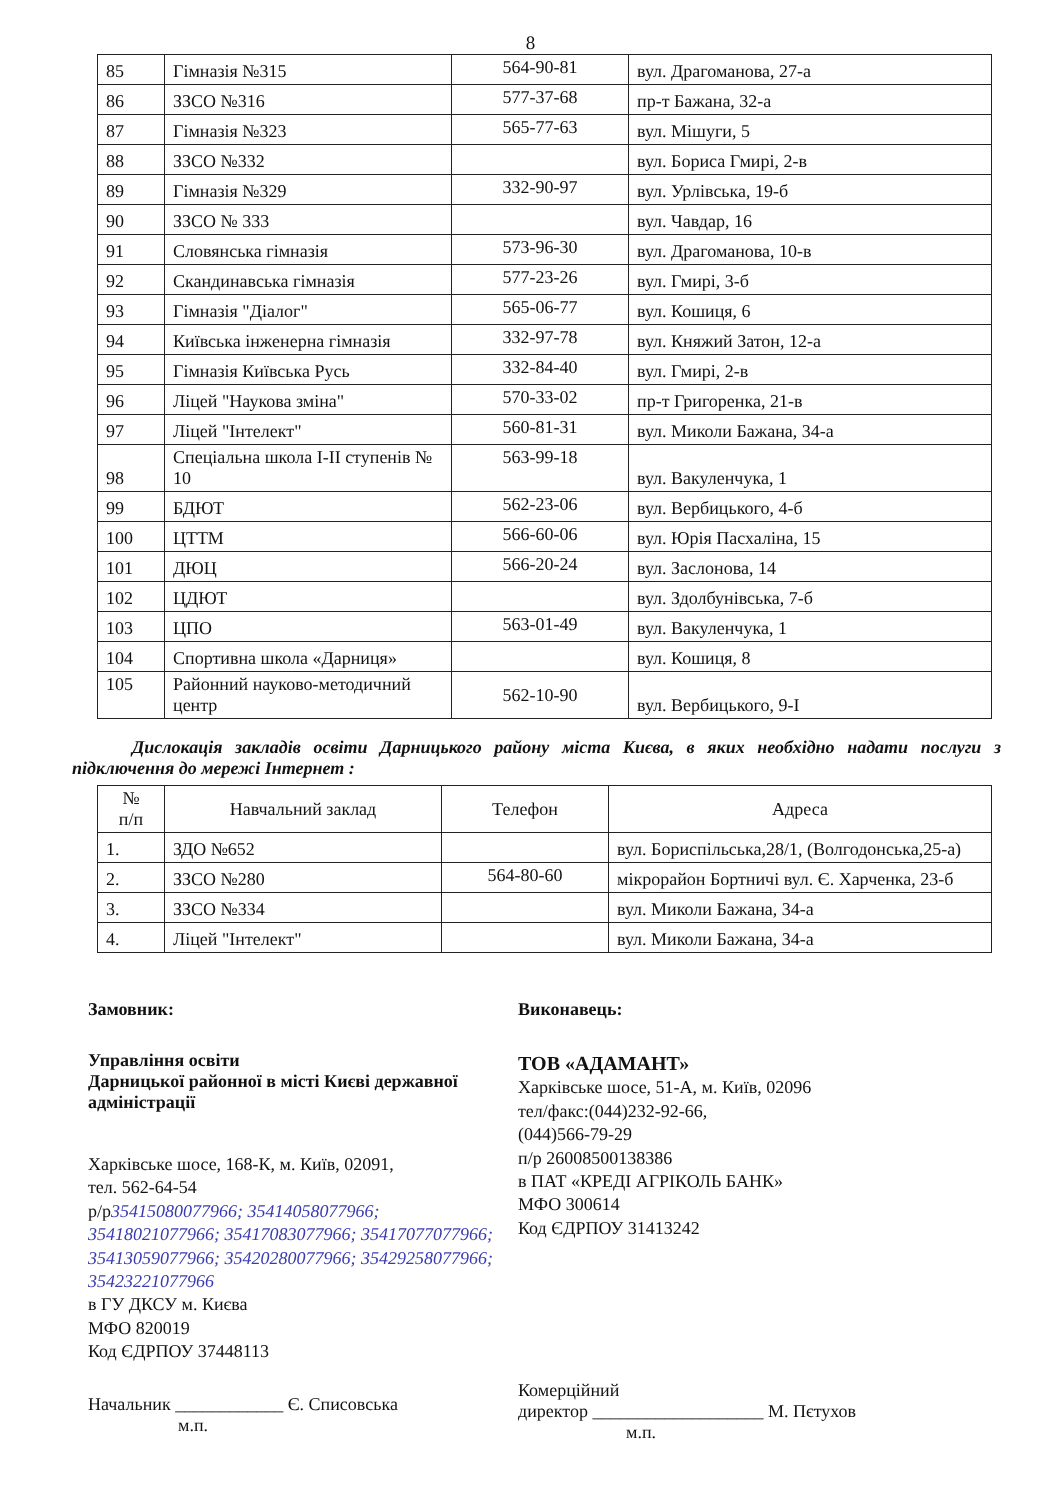8
| 85 | Гімназія №315 | 564-90-81 | вул. Драгоманова, 27-а |
| 86 | ЗЗСО №316 | 577-37-68 | пр-т Бажана, 32-а |
| 87 | Гімназія №323 | 565-77-63 | вул. Мішуги, 5 |
| 88 | ЗЗСО №332 | | вул. Бориса Гмирі, 2-в |
| 89 | Гімназія №329 | 332-90-97 | вул. Урлівська, 19-б |
| 90 | ЗЗСО № 333 | | вул. Чавдар, 16 |
| 91 | Словянська гімназія | 573-96-30 | вул. Драгоманова, 10-в |
| 92 | Скандинавська гімназія | 577-23-26 | вул. Гмирі, 3-б |
| 93 | Гімназія "Діалог" | 565-06-77 | вул. Кошиця, 6 |
| 94 | Київська інженерна гімназія | 332-97-78 | вул. Княжий Затон, 12-а |
| 95 | Гімназія Київська Русь | 332-84-40 | вул. Гмирі, 2-в |
| 96 | Ліцей "Наукова зміна" | 570-33-02 | пр-т Григоренка, 21-в |
| 97 | Ліцей "Інтелект" | 560-81-31 | вул. Миколи Бажана, 34-а |
| 98 | Спеціальна школа І-ІІ ступенів № 10 | 563-99-18 | вул. Вакуленчука, 1 |
| 99 | БДЮТ | 562-23-06 | вул. Вербицького, 4-б |
| 100 | ЦТТМ | 566-60-06 | вул. Юрія Пасхаліна, 15 |
| 101 | ДЮЦ | 566-20-24 | вул. Заслонова, 14 |
| 102 | ЦДЮТ | | вул. Здолбунівська, 7-б |
| 103 | ЦПО | 563-01-49 | вул. Вакуленчука, 1 |
| 104 | Спортивна школа «Дарниця» | | вул. Кошиця, 8 |
| 105 | Районний науково-методичний центр | 562-10-90 | вул. Вербицького, 9-І |
Дислокація закладів освіти Дарницького району міста Києва, в яких необхідно надати послуги з підключення до мережі Інтернет :
| № п/п | Навчальний заклад | Телефон | Адреса |
| --- | --- | --- | --- |
| 1. | ЗДО №652 | | вул. Бориспільська,28/1, (Волгодонська,25-а) |
| 2. | ЗЗСО №280 | 564-80-60 | мікрорайон Бортничі вул. Є. Харченка, 23-б |
| 3. | ЗЗСО №334 | | вул. Миколи Бажана, 34-а |
| 4. | Ліцей "Інтелект" | | вул. Миколи Бажана, 34-а |
Замовник:
Управління освіти
Дарницької районної в місті Києві державної адміністрації
Харківське шосе, 168-К, м. Київ, 02091,
тел. 562-64-54
р/р35415080077966; 35414058077966; 35418021077966; 35417083077966; 35417077077966; 35413059077966; 35420280077966; 35429258077966; 35423221077966
в ГУ ДКСУ м. Києва
МФО 820019
Код ЄДРПОУ 37448113
Начальник ____________ Є. Списовська
м.п.
Виконавець:
ТОВ «АДАМАНТ»
Харківське шосе, 51-А, м. Київ, 02096
тел/факс:(044)232-92-66,
(044)566-79-29
п/р 26008500138386
в ПАТ «КРЕДІ АГРІКОЛЬ БАНК»
МФО 300614
Код ЄДРПОУ 31413242
Комерційний
директор ___________________ М. Пєтухов
м.п.